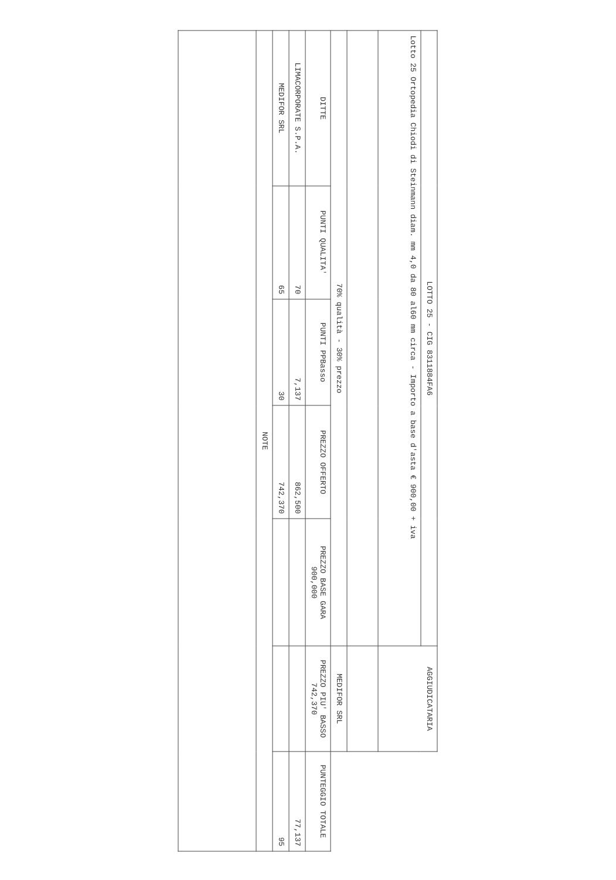| LOTTO 25 - CIG 8311884FA6 | | | | | AGGIUDICATARIA | |
| Lotto 25 Ortopedia Chiodi di Steinmann diam. mm 4,0 da 80 al60 mm circa - Importo a base d'asta € 900,00 + iva | | | | | | |
| 70% qualità - 30% prezzo | | | | | MEDIFOR SRL | |
| DITTE | PUNTI QUALITA' | PUNTI PPBasso | PREZZO OFFERTO | PREZZO BASE GARA 900,000 | PREZZO PIU' BASSO 742,370 | PUNTEGGIO TOTALE |
| LIMACORPORATE S.P.A. | 70 | 7,137 | 862,500 | | | 77,137 |
| MEDIFOR SRL | 65 | 30 | 742,370 | | | 95 |
| NOTE | | | | | | |